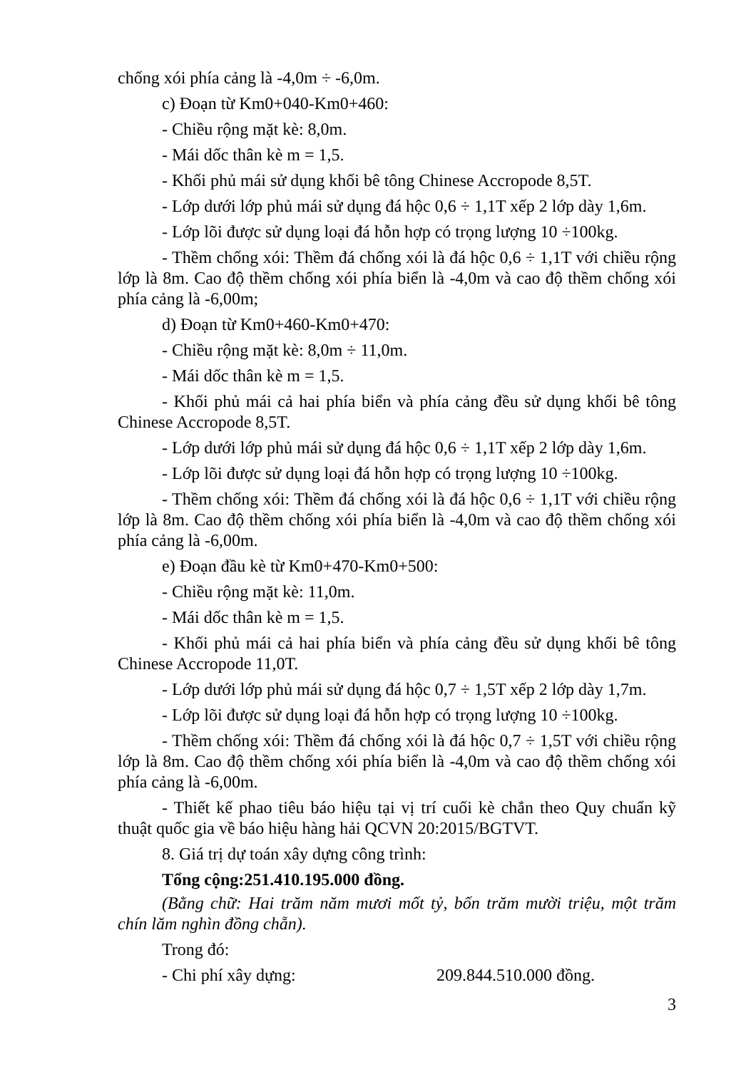chống xói phía cảng là -4,0m ÷ -6,0m.
c) Đoạn từ Km0+040-Km0+460:
- Chiều rộng mặt kè: 8,0m.
- Mái dốc thân kè m = 1,5.
- Khối phủ mái sử dụng khối bê tông Chinese Accropode 8,5T.
- Lớp dưới lớp phủ mái sử dụng đá hộc 0,6 ÷ 1,1T xếp 2 lớp dày 1,6m.
- Lớp lõi được sử dụng loại đá hỗn hợp có trọng lượng 10 ÷100kg.
- Thềm chống xói: Thềm đá chống xói là đá hộc 0,6 ÷ 1,1T với chiều rộng lớp là 8m. Cao độ thềm chống xói phía biển là -4,0m và cao độ thềm chống xói phía cảng là -6,00m;
d) Đoạn từ Km0+460-Km0+470:
- Chiều rộng mặt kè: 8,0m ÷ 11,0m.
- Mái dốc thân kè m = 1,5.
- Khối phủ mái cả hai phía biển và phía cảng đều sử dụng khối bê tông Chinese Accropode 8,5T.
- Lớp dưới lớp phủ mái sử dụng đá hộc 0,6 ÷ 1,1T xếp 2 lớp dày 1,6m.
- Lớp lõi được sử dụng loại đá hỗn hợp có trọng lượng 10 ÷100kg.
- Thềm chống xói: Thềm đá chống xói là đá hộc 0,6 ÷ 1,1T với chiều rộng lớp là 8m. Cao độ thềm chống xói phía biển là -4,0m và cao độ thềm chống xói phía cảng là -6,00m.
e) Đoạn đầu kè từ Km0+470-Km0+500:
- Chiều rộng mặt kè: 11,0m.
- Mái dốc thân kè m = 1,5.
- Khối phủ mái cả hai phía biển và phía cảng đều sử dụng khối bê tông Chinese Accropode 11,0T.
- Lớp dưới lớp phủ mái sử dụng đá hộc 0,7 ÷ 1,5T xếp 2 lớp dày 1,7m.
- Lớp lõi được sử dụng loại đá hỗn hợp có trọng lượng 10 ÷100kg.
- Thềm chống xói: Thềm đá chống xói là đá hộc 0,7 ÷ 1,5T với chiều rộng lớp là 8m. Cao độ thềm chống xói phía biển là -4,0m và cao độ thềm chống xói phía cảng là -6,00m.
- Thiết kế phao tiêu báo hiệu tại vị trí cuối kè chắn theo Quy chuẩn kỹ thuật quốc gia về báo hiệu hàng hải QCVN 20:2015/BGTVT.
8. Giá trị dự toán xây dựng công trình:
Tổng cộng: 251.410.195.000 đồng.
(Bằng chữ: Hai trăm năm mươi mốt tỷ, bốn trăm mười triệu, một trăm chín lăm nghìn đồng chẵn).
Trong đó:
- Chi phí xây dựng: 209.844.510.000 đồng.
3